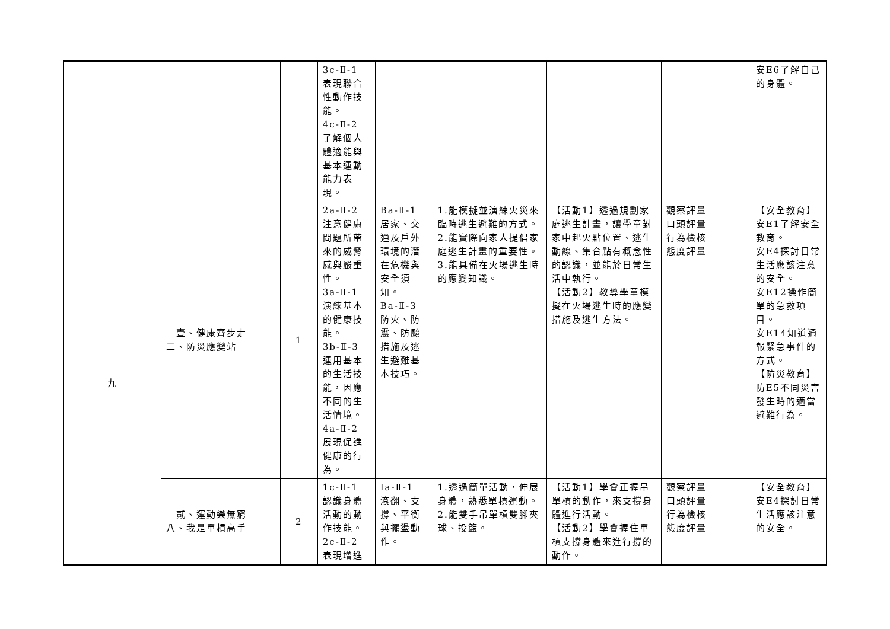| | | | 3c-Ⅱ-1 表現聯合性動作技能。 4c-Ⅱ-2 了解個人體適能與基本運動能力表現。 | | | | | 安E6了解自己的身體。 |
| 九 | 壹、健康齊步走 二、防災應變站 | 1 | 2a-Ⅱ-2 注意健康問題所帶來的威脅感與嚴重性。 3a-Ⅱ-1 演練基本的健康技能。 3b-Ⅱ-3 運用基本的生活技能，因應不同的生活情境。 4a-Ⅱ-2 展現促進健康的行為。 | Ba-Ⅱ-1 居家、交通及戶外環境的潛在危機與安全須知。 Ba-Ⅱ-3 防火、防震、防颱措施及逃生避難基本技巧。 | 1.能模擬並演練火災來臨時逃生避難的方式。 2.能實際向家人提倡家庭逃生計畫的重要性。 3.能具備在火場逃生時的應變知識。 | 【活動1】透過規劃家庭逃生計畫，讓學童對家中起火點位置、逃生動線、集合點有概念性的認識，並能於日常生活中執行。 【活動2】教導學童模擬在火場逃生時的應變措施及逃生方法。 | 觀察評量 口頭評量 行為檢核 態度評量 | 【安全教育】 安E1了解安全教育。 安E4探討日常生活應該注意的安全。 安E12操作簡單的急救項目。 安E14知道通報緊急事件的方式。 【防災教育】 防E5不同災害發生時的適當避難行為。 |
| | 貳、運動樂無窮 八、我是單槓高手 | 2 | 1c-Ⅱ-1 認識身體活動的動作技能。 2c-Ⅱ-2 表現增進 | Ia-Ⅱ-1 滾翻、支撐、平衡與擺盪動作。 | 1.透過簡單活動，伸展身體，熟悉單槓運動。 2.能雙手吊單槓雙腳夾球、投籃。 | 【活動1】學會正握吊單槓的動作，來支撐身體進行活動。 【活動2】學會握住單槓支撐身體來進行撐的動作。 | 觀察評量 口頭評量 行為檢核 態度評量 | 【安全教育】 安E4探討日常生活應該注意的安全。 |